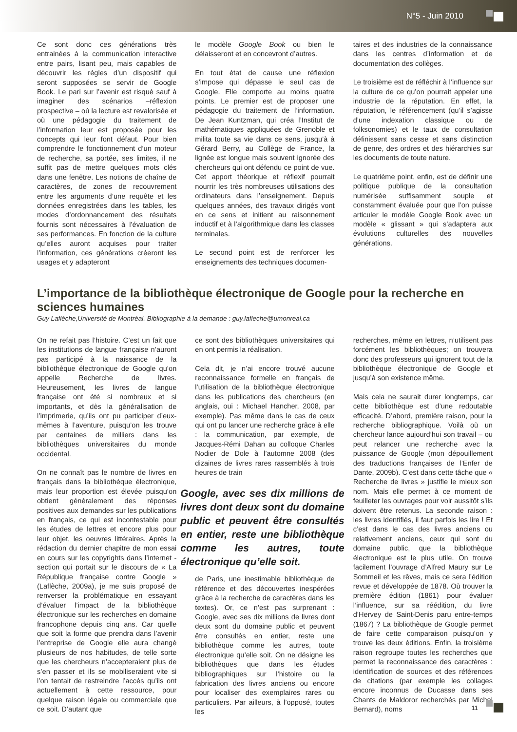N°5 - Juin 2010
Ce sont donc ces générations très entrainées à la communication interactive entre pairs, lisant peu, mais capables de découvrir les règles d’un dispositif qui seront supposées se servir de Google Book. Le pari sur l’avenir est risqué sauf à imaginer des scénarios –réflexion prospective – où la lecture est revalorisée et où une pédagogie du traitement de l’information leur est proposée pour les concepts qui leur font défaut. Pour bien comprendre le fonctionnement d’un moteur de recherche, sa portée, ses limites, il ne suffit pas de mettre quelques mots clés dans une fenêtre. Les notions de chaîne de caractères, de zones de recouvrement entre les arguments d’une requête et les données enregistrées dans les tables, les modes d’ordonnancement des résultats fournis sont nécessaires à l’évaluation de ses performances. En fonction de la culture qu’elles auront acquises pour traiter l’information, ces générations créeront les usages et y adapteront
le modèle Google Book ou bien le délaisseront et en concevront d’autres.
En tout état de cause une réflexion s’impose qui dépasse le seul cas de Google. Elle comporte au moins quatre points. Le premier est de proposer une pédagogie du traitement de l’information. De Jean Kuntzman, qui créa l’Institut de mathématiques appliquées de Grenoble et milita toute sa vie dans ce sens, jusqu’à à Gérard Berry, au Collège de France, la lignée est longue mais souvent ignorée des chercheurs qui ont défendu ce point de vue. Cet apport théorique et réflexif pourrait nourrir les très nombreuses utilisations des ordinateurs dans l’enseignement. Depuis quelques années, des travaux dirigés vont en ce sens et initient au raisonnement inductif et à l’algorithmique dans les classes terminales.
Le second point est de renforcer les enseignements des techniques documen-
taires et des industries de la connaissance dans les centres d’information et de documentation des collèges.
Le troisième est de réfléchir à l’influence sur la culture de ce qu’on pourrait appeler une industrie de la réputation. En effet, la réputation, le référencement (qu’il s’agisse d’une indexation classique ou de folksonomies) et le taux de consultation définissent sans cesse et sans distinction de genre, des ordres et des hiérarchies sur les documents de toute nature.
Le quatrième point, enfin, est de définir une politique publique de la consultation numérisée suffisamment souple et constamment évaluée pour que l’on puisse articuler le modèle Google Book avec un modèle « glissant » qui s’adaptera aux évolutions culturelles des nouvelles générations.
L’importance de la bibliothèque électronique de Google pour la recherche en sciences humaines
Guy Laflèche,Université de Montréal. Bibliographie à la demande : guy.lafleche@umonreal.ca
On ne refait pas l’histoire. C’est un fait que les institutions de langue française n’auront pas participé à la naissance de la bibliothèque électronique de Google qu’on appelle Recherche de livres. Heureusement, les livres de langue française ont été si nombreux et si importants, et dès la généralisation de l’imprimerie, qu’ils ont pu participer d’eux-mêmes à l’aventure, puisqu’on les trouve par centaines de milliers dans les bibliothèques universitaires du monde occidental.
On ne connaît pas le nombre de livres en français dans la bibliothèque électronique, mais leur proportion est élevée puisqu’on obtient généralement des réponses positives aux demandes sur les publications en français, ce qui est incontestable pour les études de lettres et encore plus pour leur objet, les oeuvres littéraires. Après la rédaction du dernier chapitre de mon essai en cours sur les copyrights dans l’internet - section qui portait sur le discours de « La République française contre Google » (Laflèche, 2009a), je me suis proposé de renverser la problématique en essayant d’évaluer l’impact de la bibliothèque électronique sur les recherches en domaine francophone depuis cinq ans. Car quelle que soit la forme que prendra dans l’avenir l’entreprise de Google elle aura changé plusieurs de nos habitudes, de telle sorte que les chercheurs n’accepteraient plus de s’en passer et ils se mobiliseraient vite si l’on tentait de restreindre l’accès qu’ils ont actuellement à cette ressource, pour quelque raison légale ou commerciale que ce soit. D’autant que
ce sont des bibliothèques universitaires qui en ont permis la réalisation.
Cela dit, je n’ai encore trouvé aucune reconnaissance formelle en français de l’utilisation de la bibliothèque électronique dans les publications des chercheurs (en anglais, oui : Michael Hancher, 2008, par exemple). Pas même dans le cas de ceux qui ont pu lancer une recherche grâce à elle : la communication, par exemple, de Jacques-Rémi Dahan au colloque Charles Nodier de Dole à l’automne 2008 (des dizaines de livres rares rassemblés à trois heures de train
Google, avec ses dix millions de livres dont deux sont du domaine public et peuvent être consultés en entier, reste une bibliothèque comme les autres, toute électronique qu’elle soit.
de Paris, une inestimable bibliothèque de référence et des découvertes inespérées grâce à la recherche de caractères dans les textes). Or, ce n’est pas surprenant : Google, avec ses dix millions de livres dont deux sont du domaine public et peuvent être consultés en entier, reste une bibliothèque comme les autres, toute électronique qu’elle soit. On ne désigne les bibliothèques que dans les études bibliographiques sur l’histoire ou la fabrication des livres anciens ou encore pour localiser des exemplaires rares ou particuliers. Par ailleurs, à l’opposé, toutes les
recherches, même en lettres, n’utilisent pas forcément les bibliothèques; on trouvera donc des professeurs qui ignorent tout de la bibliothèque électronique de Google et jusqu’à son existence même.
Mais cela ne saurait durer longtemps, car cette bibliothèque est d’une redoutable efficacité. D’abord, première raison, pour la recherche bibliographique. Voilà où un chercheur lance aujourd’hui son travail – ou peut relancer une recherche avec la puissance de Google (mon dépouillement des traductions françaises de l’Enfer de Dante, 2009b). C’est dans cette tâche que « Recherche de livres » justifie le mieux son nom. Mais elle permet à ce moment de feuilleter les ouvrages pour voir aussitôt s’ils doivent être retenus. La seconde raison : les livres identifiés, il faut parfois les lire ! Et c’est dans le cas des livres anciens ou relativement anciens, ceux qui sont du domaine public, que la bibliothèque électronique est le plus utile. On trouve facilement l’ouvrage d’Alfred Maury sur Le Sommeil et les rêves, mais ce sera l’édition revue et développée de 1878. Où trouver la première édition (1861) pour évaluer l’influence, sur sa réédition, du livre d’Hervey de Saint-Denis paru entre-temps (1867) ? La bibliothèque de Google permet de faire cette comparaison puisqu’on y trouve les deux éditions. Enfin, la troisième raison regroupe toutes les recherches que permet la reconnaissance des caractères : identification de sources et des références de citations (par exemple les collages encore inconnus de Ducasse dans ses Chants de Maldoror recherchés par Michel Bernard), noms
11